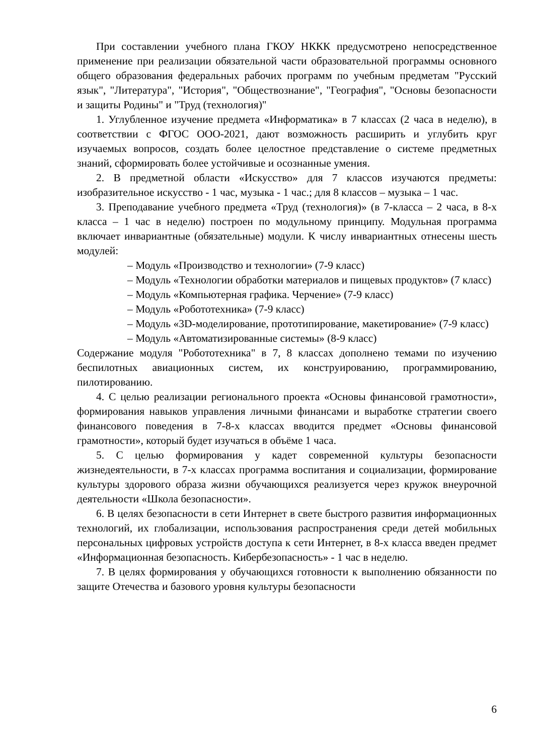При составлении учебного плана ГКОУ НККК предусмотрено непосредственное применение при реализации обязательной части образовательной программы основного общего образования федеральных рабочих программ по учебным предметам "Русский язык", "Литература", "История", "Обществознание", "География", "Основы безопасности и защиты Родины" и "Труд (технология)"
1. Углубленное изучение предмета «Информатика» в 7 классах (2 часа в неделю), в соответствии с ФГОС ООО-2021, дают возможность расширить и углубить круг изучаемых вопросов, создать более целостное представление о системе предметных знаний, сформировать более устойчивые и осознанные умения.
2. В предметной области «Искусство» для 7 классов изучаются предметы: изобразительное искусство - 1 час, музыка - 1 час.; для 8 классов – музыка – 1 час.
3. Преподавание учебного предмета «Труд (технология)» (в 7-класса – 2 часа, в 8-х класса – 1 час в неделю) построен по модульному принципу. Модульная программа включает инвариантные (обязательные) модули. К числу инвариантных отнесены шесть модулей:
– Модуль «Производство и технологии» (7-9 класс)
– Модуль «Технологии обработки материалов и пищевых продуктов» (7 класс)
– Модуль «Компьютерная графика. Черчение» (7-9 класс)
– Модуль «Робототехника» (7-9 класс)
– Модуль «3D-моделирование, прототипирование, макетирование» (7-9 класс)
– Модуль «Автоматизированные системы» (8-9 класс)
Содержание модуля "Робототехника" в 7, 8 классах дополнено темами по изучению беспилотных авиационных систем, их конструированию, программированию, пилотированию.
4. С целью реализации регионального проекта «Основы финансовой грамотности», формирования навыков управления личными финансами и выработке стратегии своего финансового поведения в 7-8-х классах вводится предмет «Основы финансовой грамотности», который будет изучаться в объёме 1 часа.
5. С целью формирования у кадет современной культуры безопасности жизнедеятельности, в 7-х классах программа воспитания и социализации, формирование культуры здорового образа жизни обучающихся реализуется через кружок внеурочной деятельности «Школа безопасности».
6. В целях безопасности в сети Интернет в свете быстрого развития информационных технологий, их глобализации, использования распространения среди детей мобильных персональных цифровых устройств доступа к сети Интернет, в 8-х класса введен предмет «Информационная безопасность. Кибербезопасность» - 1 час в неделю.
7. В целях формирования у обучающихся готовности к выполнению обязанности по защите Отечества и базового уровня культуры безопасности
6